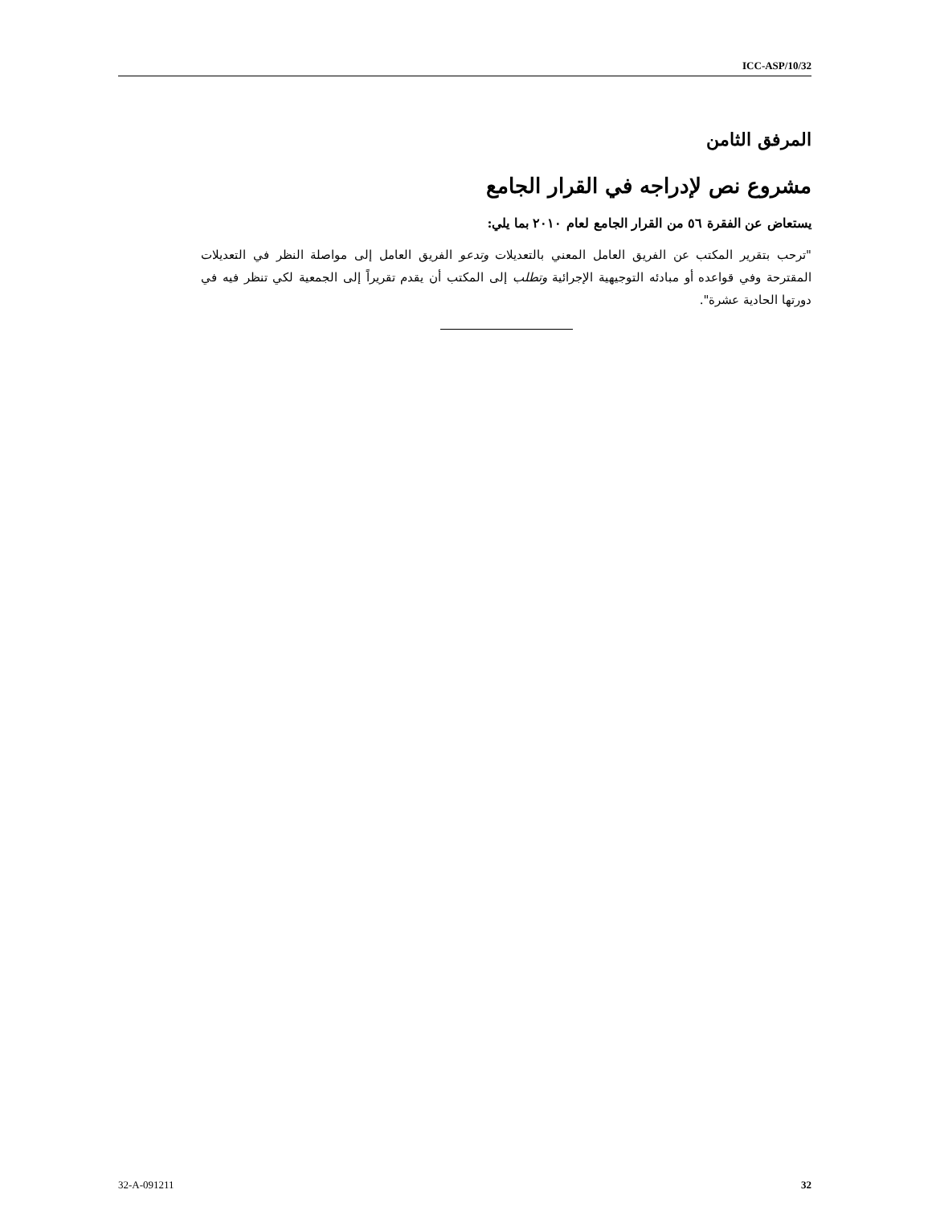ICC-ASP/10/32
المرفق الثامن
مشروع نص لإدراجه في القرار الجامع
يستعاض عن الفقرة ٥٦ من القرار الجامع لعام ٢٠١٠ بما يلي:
"ترحب بتقرير المكتب عن الفريق العامل المعني بالتعديلات وتدعو الفريق العامل إلى مواصلة النظر في التعديلات المقترحة وفي قواعده أو مبادئه التوجيهية الإجرائية وتطلب إلى المكتب أن يقدم تقريراً إلى الجمعية لكي تنظر فيه في دورتها الحادية عشرة".
32-A-091211 32